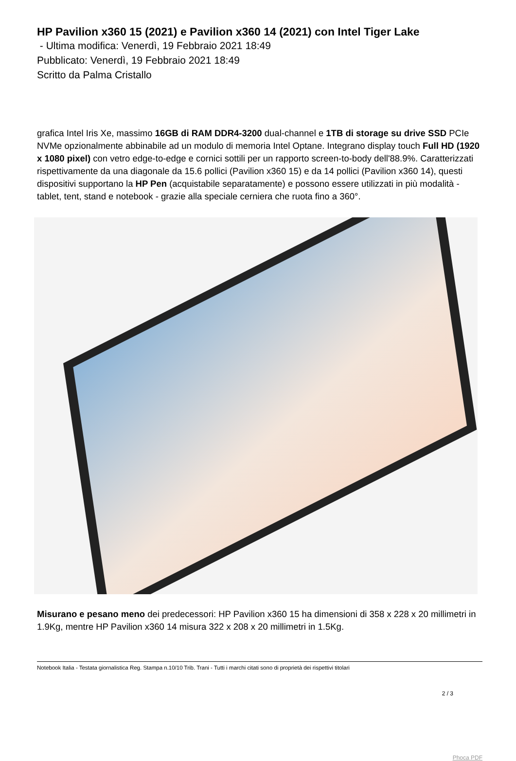HP Pavilion x360 15 (2021) e Pavilion x360 14 (2021) con Intel Tiger Lake
- Ultima modifica: Venerdì, 19 Febbraio 2021 18:49
Pubblicato: Venerdì, 19 Febbraio 2021 18:49
Scritto da Palma Cristallo
grafica Intel Iris Xe, massimo 16GB di RAM DDR4-3200 dual-channel e 1TB di storage su drive SSD PCIe NVMe opzionalmente abbinabile ad un modulo di memoria Intel Optane. Integrano display touch Full HD (1920 x 1080 pixel) con vetro edge-to-edge e cornici sottili per un rapporto screen-to-body dell'88.9%. Caratterizzati rispettivamente da una diagonale da 15.6 pollici (Pavilion x360 15) e da 14 pollici (Pavilion x360 14), questi dispositivi supportano la HP Pen (acquistabile separatamente) e possono essere utilizzati in più modalità - tablet, tent, stand e notebook - grazie alla speciale cerniera che ruota fino a 360°.
Misurano e pesano meno dei predecessori: HP Pavilion x360 15 ha dimensioni di 358 x 228 x 20 millimetri in 1.9Kg, mentre HP Pavilion x360 14 misura 322 x 208 x 20 millimetri in 1.5Kg.
Notebook Italia - Testata giornalistica Reg. Stampa n.10/10 Trib. Trani - Tutti i marchi citati sono di proprietà dei rispettivi titolari
2 / 3
Phoca PDF